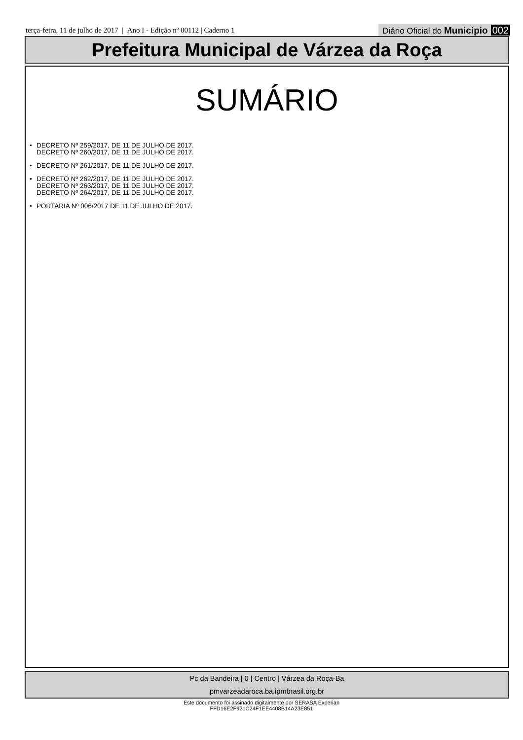terça-feira, 11 de julho de 2017 | Ano I - Edição nº 00112 | Caderno 1
Diário Oficial do Município 002
Prefeitura Municipal de Várzea da Roça
SUMÁRIO
• DECRETO Nº 259/2017, DE 11 DE JULHO DE 2017.
DECRETO Nº 260/2017, DE 11 DE JULHO DE 2017.
• DECRETO Nº 261/2017, DE 11 DE JULHO DE 2017.
• DECRETO Nº 262/2017, DE 11 DE JULHO DE 2017.
DECRETO Nº 263/2017, DE 11 DE JULHO DE 2017.
DECRETO Nº 264/2017, DE 11 DE JULHO DE 2017.
• PORTARIA Nº 006/2017 DE 11 DE JULHO DE 2017.
Pc da Bandeira | 0 | Centro | Várzea da Roça-Ba
pmvarzeadaroca.ba.ipmbrasil.org.br
Este documento foi assinado digitalmente por SERASA Experian
FFD16E2F921C24F1EE4408B14A23E851